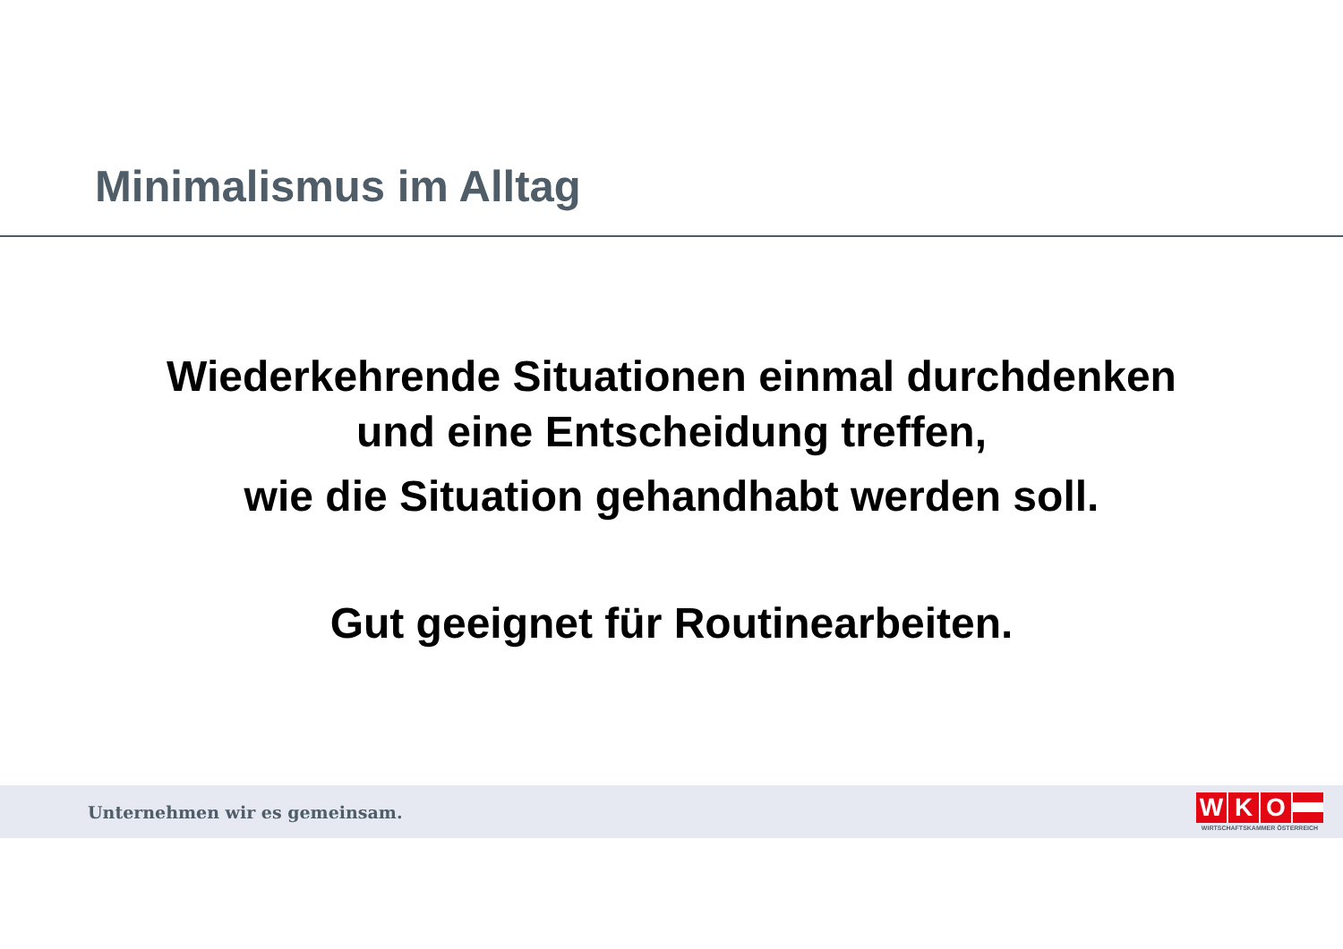Minimalismus im Alltag
Wiederkehrende Situationen einmal durchdenken
und eine Entscheidung treffen,
wie die Situation gehandhabt werden soll.
Gut geeignet für Routinearbeiten.
Unternehmen wir es gemeinsam.
W K O
WIRTSCHAFTSKAMMER ÖSTERREICH